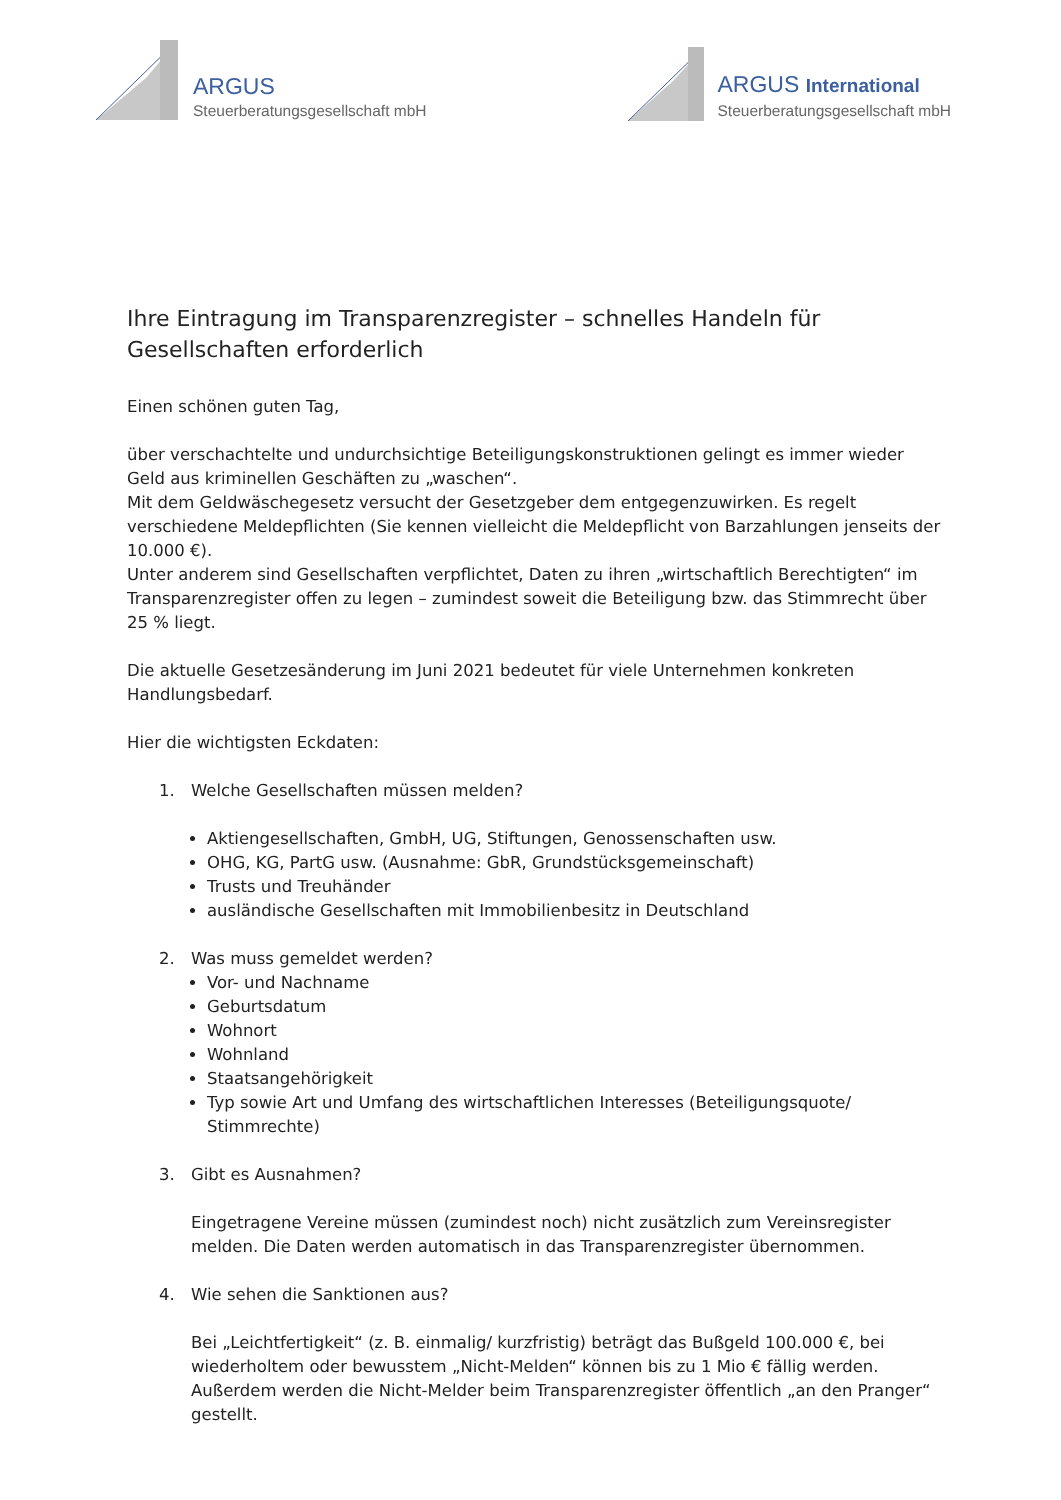ARGUS
Steuerberatungsgesellschaft mbH
ARGUS International
Steuerberatungsgesellschaft mbH
Ihre Eintragung im Transparenzregister – schnelles Handeln für Gesellschaften erforderlich
Einen schönen guten Tag,
über verschachtelte und undurchsichtige Beteiligungskonstruktionen gelingt es immer wieder Geld aus kriminellen Geschäften zu „waschen“.
Mit dem Geldwäschegesetz versucht der Gesetzgeber dem entgegenzuwirken. Es regelt verschiedene Meldepflichten (Sie kennen vielleicht die Meldepflicht von Barzahlungen jenseits der 10.000 €).
Unter anderem sind Gesellschaften verpflichtet, Daten zu ihren „wirtschaftlich Berechtigten“ im Transparenzregister offen zu legen – zumindest soweit die Beteiligung bzw. das Stimmrecht über 25 % liegt.
Die aktuelle Gesetzesänderung im Juni 2021 bedeutet für viele Unternehmen konkreten Handlungsbedarf.
Hier die wichtigsten Eckdaten:
1. Welche Gesellschaften müssen melden?
Aktiengesellschaften, GmbH, UG, Stiftungen, Genossenschaften usw.
OHG, KG, PartG usw. (Ausnahme: GbR, Grundstücksgemeinschaft)
Trusts und Treuhänder
ausländische Gesellschaften mit Immobilienbesitz in Deutschland
2. Was muss gemeldet werden?
Vor- und Nachname
Geburtsdatum
Wohnort
Wohnland
Staatsangehörigkeit
Typ sowie Art und Umfang des wirtschaftlichen Interesses (Beteiligungsquote/ Stimmrechte)
3. Gibt es Ausnahmen?
Eingetragene Vereine müssen (zumindest noch) nicht zusätzlich zum Vereinsregister melden. Die Daten werden automatisch in das Transparenzregister übernommen.
4. Wie sehen die Sanktionen aus?
Bei „Leichtfertigkeit“ (z. B. einmalig/ kurzfristig) beträgt das Bußgeld 100.000 €, bei wiederholtem oder bewusstem „Nicht-Melden“ können bis zu 1 Mio € fällig werden. Außerdem werden die Nicht-Melder beim Transparenzregister öffentlich „an den Pranger“ gestellt.